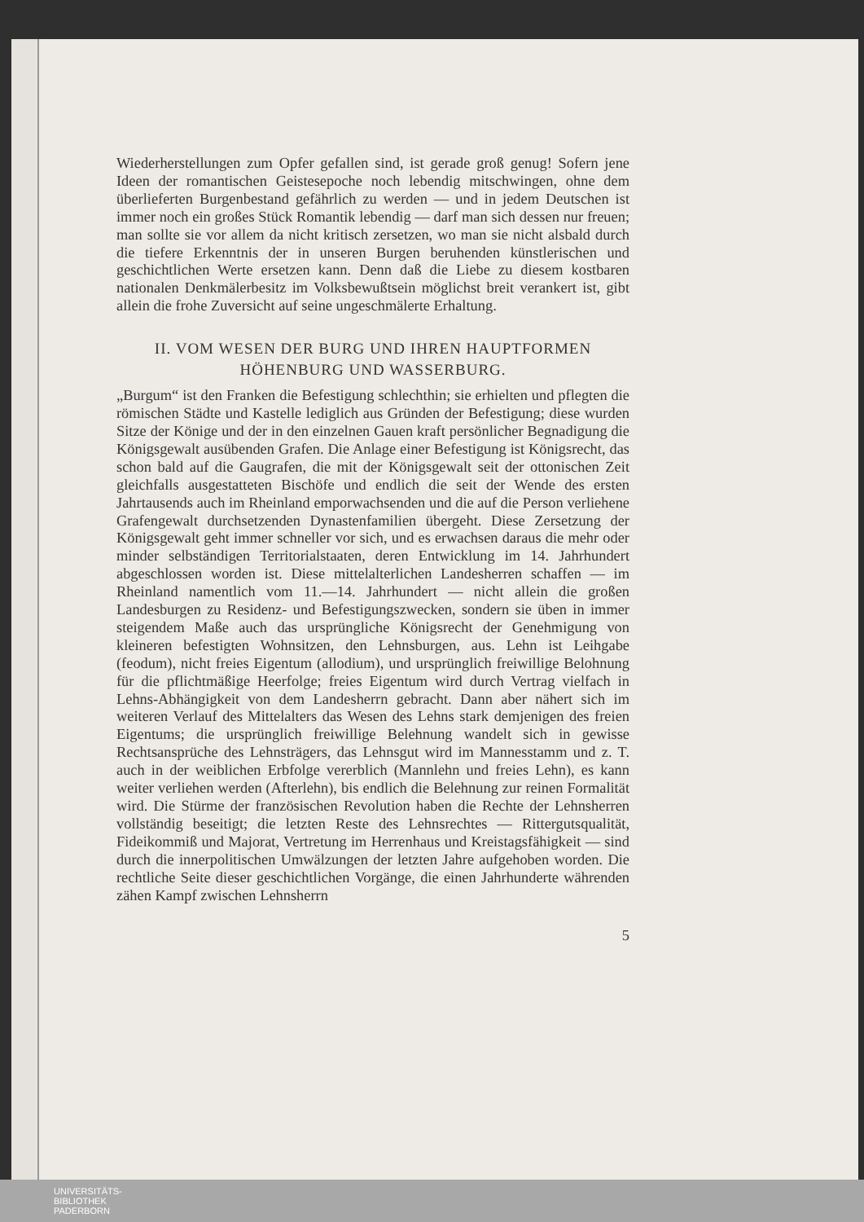Wiederherstellungen zum Opfer gefallen sind, ist gerade groß genug! Sofern jene Ideen der romantischen Geistesepoche noch lebendig mitschwingen, ohne dem überlieferten Burgenbestand gefährlich zu werden — und in jedem Deutschen ist immer noch ein großes Stück Romantik lebendig — darf man sich dessen nur freuen; man sollte sie vor allem da nicht kritisch zersetzen, wo man sie nicht alsbald durch die tiefere Erkenntnis der in unseren Burgen beruhenden künstlerischen und geschichtlichen Werte ersetzen kann. Denn daß die Liebe zu diesem kostbaren nationalen Denkmälerbesitz im Volksbewußtsein möglichst breit verankert ist, gibt allein die frohe Zuversicht auf seine ungeschmälerte Erhaltung.
II. VOM WESEN DER BURG UND IHREN HAUPTFORMEN
HÖHENBURG UND WASSERBURG.
„Burgum“ ist den Franken die Befestigung schlechthin; sie erhielten und pflegten die römischen Städte und Kastelle lediglich aus Gründen der Befestigung; diese wurden Sitze der Könige und der in den einzelnen Gauen kraft persönlicher Begnadigung die Königsgewalt ausübenden Grafen. Die Anlage einer Befestigung ist Königsrecht, das schon bald auf die Gaugrafen, die mit der Königsgewalt seit der ottonischen Zeit gleichfalls ausgestatteten Bischöfe und endlich die seit der Wende des ersten Jahrtausends auch im Rheinland emporwachsenden und die auf die Person verliehene Grafengewalt durchsetzenden Dynastenfamilien übergeht. Diese Zersetzung der Königsgewalt geht immer schneller vor sich, und es erwachsen daraus die mehr oder minder selbständigen Territorialstaaten, deren Entwicklung im 14. Jahrhundert abgeschlossen worden ist. Diese mittelalterlichen Landesherren schaffen — im Rheinland namentlich vom 11.—14. Jahrhundert — nicht allein die großen Landesburgen zu Residenz- und Befestigungszwecken, sondern sie üben in immer steigendem Maße auch das ursprüngliche Königsrecht der Genehmigung von kleineren befestigten Wohnsitzen, den Lehnsburgen, aus. Lehn ist Leihgabe (feodum), nicht freies Eigentum (allodium), und ursprünglich freiwillige Belohnung für die pflichtmäßige Heerfolge; freies Eigentum wird durch Vertrag vielfach in Lehns-Abhängigkeit von dem Landesherrn gebracht. Dann aber nähert sich im weiteren Verlauf des Mittelalters das Wesen des Lehns stark demjenigen des freien Eigentums; die ursprünglich freiwillige Belehnung wandelt sich in gewisse Rechtsansprüche des Lehnsträgers, das Lehnsgut wird im Mannesstamm und z. T. auch in der weiblichen Erbfolge vererblich (Mannlehn und freies Lehn), es kann weiter verliehen werden (Afterlehn), bis endlich die Belehnung zur reinen Formalität wird. Die Stürme der französischen Revolution haben die Rechte der Lehnsherren vollständig beseitigt; die letzten Reste des Lehnsrechtes — Rittergutsqualität, Fideikommiß und Majorat, Vertretung im Herrenhaus und Kreistagsfähigkeit — sind durch die innerpolitischen Umwälzungen der letzten Jahre aufgehoben worden. Die rechtliche Seite dieser geschichtlichen Vorgänge, die einen Jahrhunderte währenden zähen Kampf zwischen Lehnsherrn
5
UNIVERSITÄTS-
BIBLIOTHEK
PADERBORN